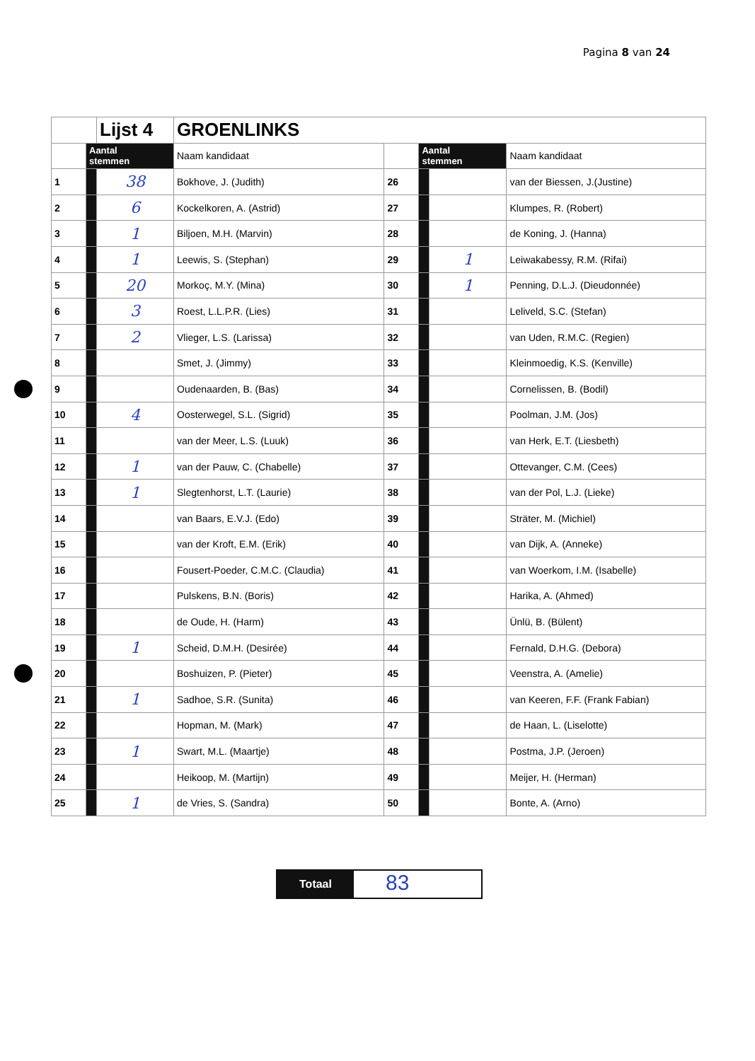Pagina 8 van 24
| | | Lijst 4 | GROENLINKS | | | | |
| | Aantal stemmen | | Naam kandidaat | | Aantal stemmen | | Naam kandidaat |
| 1 | | 38 | Bokhove, J. (Judith) | 26 | | | van der Biessen, J.(Justine) |
| 2 | | 6 | Kockelkoren, A. (Astrid) | 27 | | | Klumpes, R. (Robert) |
| 3 | | 1 | Biljoen, M.H. (Marvin) | 28 | | | de Koning, J. (Hanna) |
| 4 | | 1 | Leewis, S. (Stephan) | 29 | | 1 | Leiwakabessy, R.M. (Rifai) |
| 5 | | 20 | Morkoç, M.Y. (Mina) | 30 | | 1 | Penning, D.L.J. (Dieudonnée) |
| 6 | | 3 | Roest, L.L.P.R. (Lies) | 31 | | | Leliveld, S.C. (Stefan) |
| 7 | | 2 | Vlieger, L.S. (Larissa) | 32 | | | van Uden, R.M.C. (Regien) |
| 8 | | | Smet, J. (Jimmy) | 33 | | | Kleinmoedig, K.S. (Kenville) |
| 9 | | | Oudenaarden, B. (Bas) | 34 | | | Cornelissen, B. (Bodil) |
| 10 | | 4 | Oosterwegel, S.L. (Sigrid) | 35 | | | Poolman, J.M. (Jos) |
| 11 | | | van der Meer, L.S. (Luuk) | 36 | | | van Herk, E.T. (Liesbeth) |
| 12 | | 1 | van der Pauw, C. (Chabelle) | 37 | | | Ottevanger, C.M. (Cees) |
| 13 | | 1 | Slegtenhorst, L.T. (Laurie) | 38 | | | van der Pol, L.J. (Lieke) |
| 14 | | | van Baars, E.V.J. (Edo) | 39 | | | Sträter, M. (Michiel) |
| 15 | | | van der Kroft, E.M. (Erik) | 40 | | | van Dijk, A. (Anneke) |
| 16 | | | Fousert-Poeder, C.M.C. (Claudia) | 41 | | | van Woerkom, I.M. (Isabelle) |
| 17 | | | Pulskens, B.N. (Boris) | 42 | | | Harika, A. (Ahmed) |
| 18 | | | de Oude, H. (Harm) | 43 | | | Ünlü, B. (Bülent) |
| 19 | | 1 | Scheid, D.M.H. (Desirée) | 44 | | | Fernald, D.H.G. (Debora) |
| 20 | | | Boshuizen, P. (Pieter) | 45 | | | Veenstra, A. (Amelie) |
| 21 | | 1 | Sadhoe, S.R. (Sunita) | 46 | | | van Keeren, F.F. (Frank Fabian) |
| 22 | | | Hopman, M. (Mark) | 47 | | | de Haan, L. (Liselotte) |
| 23 | | 1 | Swart, M.L. (Maartje) | 48 | | | Postma, J.P. (Jeroen) |
| 24 | | | Heikoop, M. (Martijn) | 49 | | | Meijer, H. (Herman) |
| 25 | | 1 | de Vries, S. (Sandra) | 50 | | | Bonte, A. (Arno) |
Totaal
83